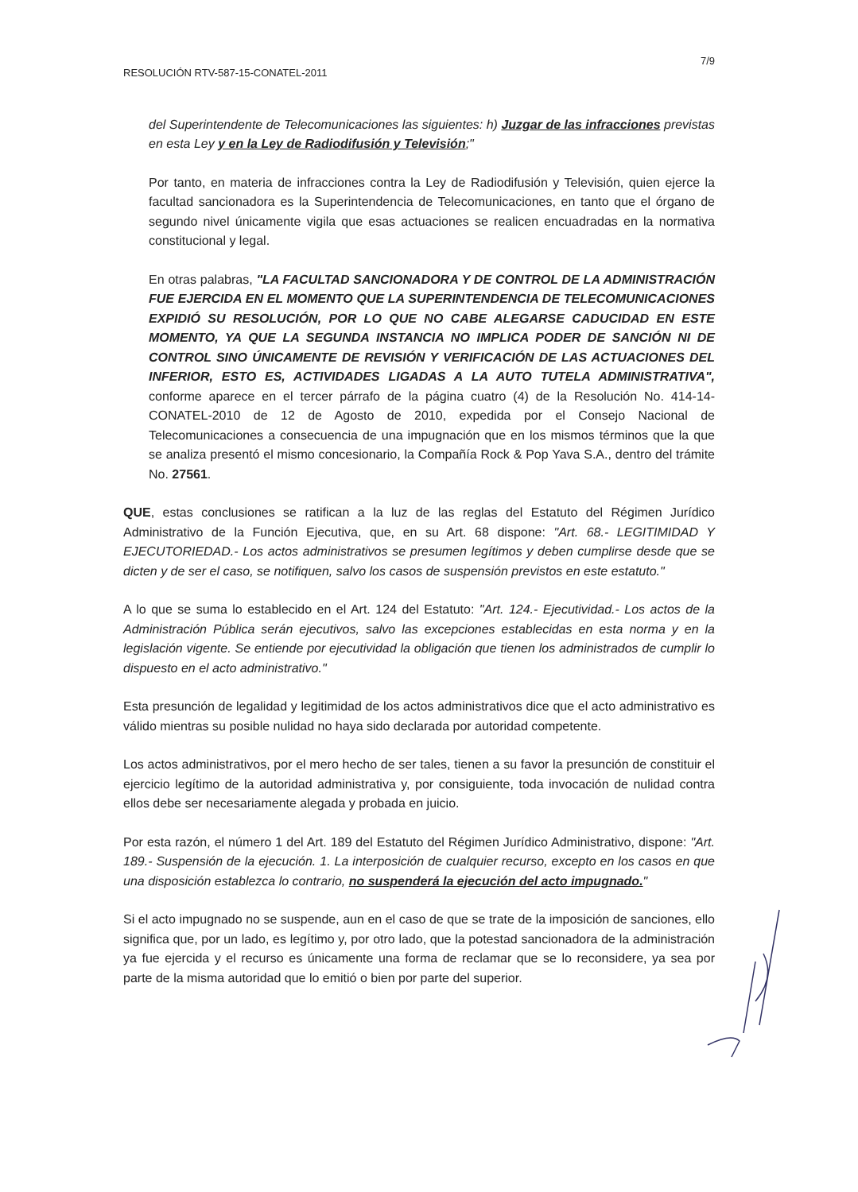7/9
RESOLUCIÓN RTV-587-15-CONATEL-2011
del Superintendente de Telecomunicaciones las siguientes: h) Juzgar de las infracciones previstas en esta Ley y en la Ley de Radiodifusión y Televisión;"
Por tanto, en materia de infracciones contra la Ley de Radiodifusión y Televisión, quien ejerce la facultad sancionadora es la Superintendencia de Telecomunicaciones, en tanto que el órgano de segundo nivel únicamente vigila que esas actuaciones se realicen encuadradas en la normativa constitucional y legal.
En otras palabras, "LA FACULTAD SANCIONADORA Y DE CONTROL DE LA ADMINISTRACIÓN FUE EJERCIDA EN EL MOMENTO QUE LA SUPERINTENDENCIA DE TELECOMUNICACIONES EXPIDIÓ SU RESOLUCIÓN, POR LO QUE NO CABE ALEGARSE CADUCIDAD EN ESTE MOMENTO, YA QUE LA SEGUNDA INSTANCIA NO IMPLICA PODER DE SANCIÓN NI DE CONTROL SINO ÚNICAMENTE DE REVISIÓN Y VERIFICACIÓN DE LAS ACTUACIONES DEL INFERIOR, ESTO ES, ACTIVIDADES LIGADAS A LA AUTO TUTELA ADMINISTRATIVA", conforme aparece en el tercer párrafo de la página cuatro (4) de la Resolución No. 414-14-CONATEL-2010 de 12 de Agosto de 2010, expedida por el Consejo Nacional de Telecomunicaciones a consecuencia de una impugnación que en los mismos términos que la que se analiza presentó el mismo concesionario, la Compañía Rock & Pop Yava S.A., dentro del trámite No. 27561.
QUE, estas conclusiones se ratifican a la luz de las reglas del Estatuto del Régimen Jurídico Administrativo de la Función Ejecutiva, que, en su Art. 68 dispone: "Art. 68.- LEGITIMIDAD Y EJECUTORIEDAD.- Los actos administrativos se presumen legítimos y deben cumplirse desde que se dicten y de ser el caso, se notifiquen, salvo los casos de suspensión previstos en este estatuto."
A lo que se suma lo establecido en el Art. 124 del Estatuto: "Art. 124.- Ejecutividad.- Los actos de la Administración Pública serán ejecutivos, salvo las excepciones establecidas en esta norma y en la legislación vigente. Se entiende por ejecutividad la obligación que tienen los administrados de cumplir lo dispuesto en el acto administrativo."
Esta presunción de legalidad y legitimidad de los actos administrativos dice que el acto administrativo es válido mientras su posible nulidad no haya sido declarada por autoridad competente.
Los actos administrativos, por el mero hecho de ser tales, tienen a su favor la presunción de constituir el ejercicio legítimo de la autoridad administrativa y, por consiguiente, toda invocación de nulidad contra ellos debe ser necesariamente alegada y probada en juicio.
Por esta razón, el número 1 del Art. 189 del Estatuto del Régimen Jurídico Administrativo, dispone: "Art. 189.- Suspensión de la ejecución. 1. La interposición de cualquier recurso, excepto en los casos en que una disposición establezca lo contrario, no suspenderá la ejecución del acto impugnado."
Si el acto impugnado no se suspende, aun en el caso de que se trate de la imposición de sanciones, ello significa que, por un lado, es legítimo y, por otro lado, que la potestad sancionadora de la administración ya fue ejercida y el recurso es únicamente una forma de reclamar que se lo reconsidere, ya sea por parte de la misma autoridad que lo emitió o bien por parte del superior.